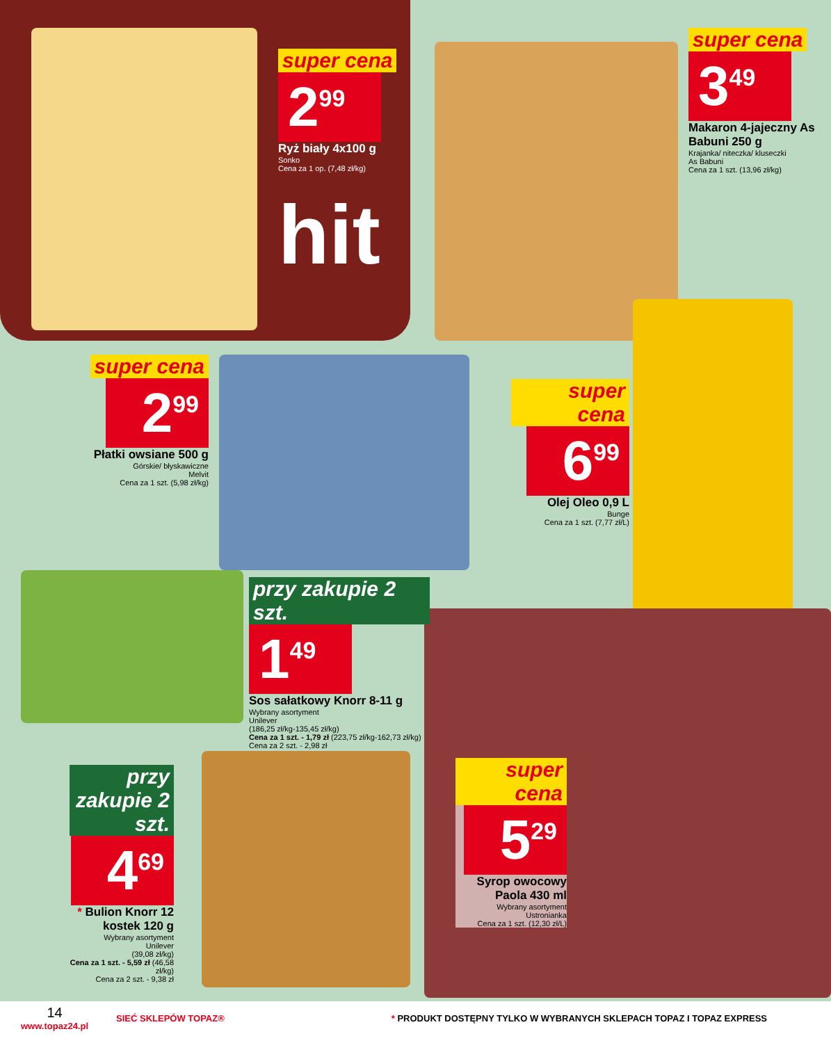super cena
2<sup>99</sup>
Ryż biały 4x100 g
Sonko
Cena za 1 op. (7,48 zł/kg)
hit
super cena
3<sup>49</sup>
Makaron 4-jajeczny As Babuni 250 g
Krajanka/ niteczka/ kluseczki
As Babuni
Cena za 1 szt. (13,96 zł/kg)
super cena
2<sup>99</sup>
Płatki owsiane 500 g
Górskie/ błyskawiczne
Melvit
Cena za 1 szt. (5,98 zł/kg)
super cena
6<sup>99</sup>
Olej Oleo 0,9 L
Bunge
Cena za 1 szt. (7,77 zł/L)
przy zakupie 2 szt.
1<sup>49</sup>
Sos sałatkowy Knorr 8-11 g
Wybrany asortyment
Unilever
(186,25 zł/kg-135,45 zł/kg)
Cena za 1 szt. - 1,79 zł (223,75 zł/kg-162,73 zł/kg)
Cena za 2 szt. - 2,98 zł
przy zakupie 2 szt.
4<sup>69</sup>
* Bulion Knorr 12 kostek 120 g
Wybrany asortyment
Unilever
(39,08 zł/kg)
Cena za 1 szt. - 5,59 zł (46,58 zł/kg)
Cena za 2 szt. - 9,38 zł
super cena
5<sup>29</sup>
Syrop owocowy Paola 430 ml
Wybrany asortyment
Ustronianka
Cena za 1 szt. (12,30 zł/L)
14
www.topaz24.pl
SIEĆ SKLEPÓW TOPAZ®
* PRODUKT DOSTĘPNY TYLKO W WYBRANYCH SKLEPACH TOPAZ I TOPAZ EXPRESS